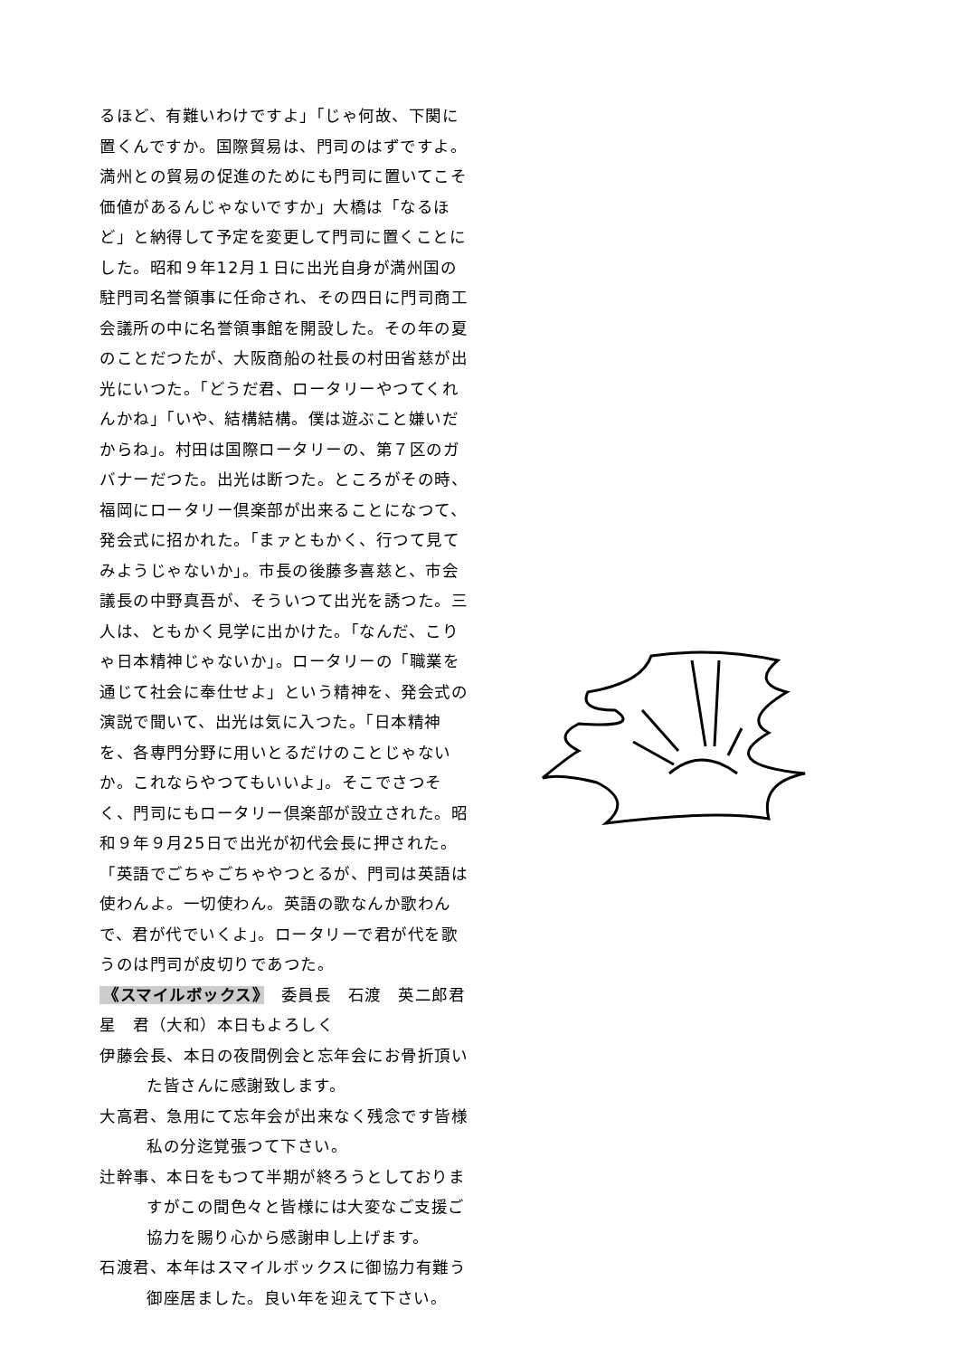るほど、有難いわけですよ」「じゃ何故、下関に置くんですか。国際貿易は、門司のはずですよ。満州との貿易の促進のためにも門司に置いてこそ価値があるんじゃないですか」大橋は「なるほど」と納得して予定を変更して門司に置くことにした。昭和９年12月１日に出光自身が満州国の駐門司名誉領事に任命され、その四日に門司商工会議所の中に名誉領事館を開設した。その年の夏のことだつたが、大阪商船の社長の村田省慈が出光にいつた。「どうだ君、ロータリーやつてくれんかね」「いや、結構結構。僕は遊ぶこと嫌いだからね」。村田は国際ロータリーの、第７区のガバナーだつた。出光は断つた。ところがその時、福岡にロータリー倶楽部が出来ることになつて、発会式に招かれた。「まァともかく、行つて見てみようじゃないか」。市長の後藤多喜慈と、市会議長の中野真吾が、そういつて出光を誘つた。三人は、ともかく見学に出かけた。「なんだ、こりゃ日本精神じゃないか」。ロータリーの「職業を通じて社会に奉仕せよ」という精神を、発会式の演説で聞いて、出光は気に入つた。「日本精神を、各専門分野に用いとるだけのことじゃないか。これならやつてもいいよ」。そこでさつそく、門司にもロータリー倶楽部が設立された。昭和９年９月25日で出光が初代会長に押された。「英語でごちゃごちゃやつとるが、門司は英語は使わんよ。一切使わん。英語の歌なんか歌わんで、君が代でいくよ」。ロータリーで君が代を歌うのは門司が皮切りであつた。
《スマイルボックス》　委員長　石渡　英二郎君
星　君（大和）本日もよろしく
伊藤会長、本日の夜間例会と忘年会にお骨折頂いた皆さんに感謝致します。
大高君、急用にて忘年会が出来なく残念です皆様私の分迄覚張つて下さい。
辻幹事、本日をもつて半期が終ろうとしておりますがこの間色々と皆様には大変なご支援ご協力を賜り心から感謝申し上げます。
石渡君、本年はスマイルボックスに御協力有難う御座居ました。良い年を迎えて下さい。